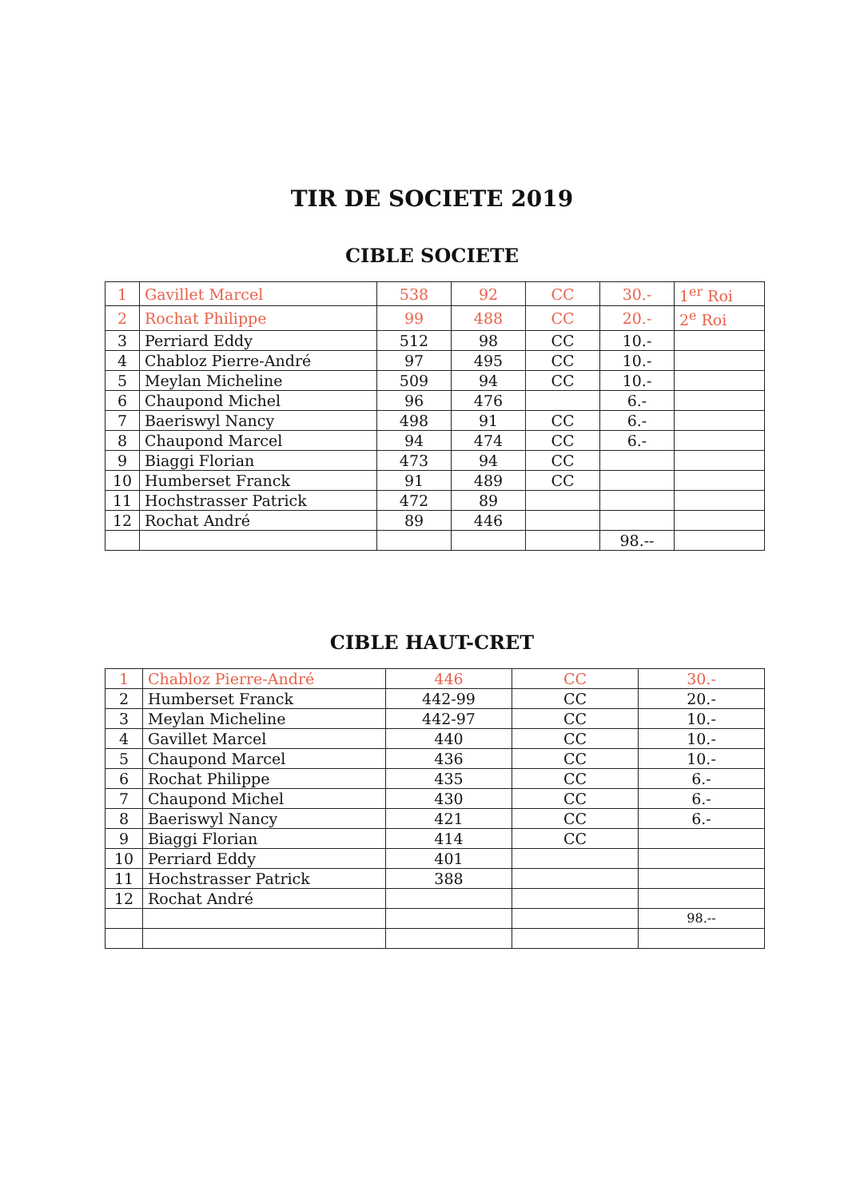TIR DE SOCIETE 2019
CIBLE SOCIETE
| 1 | Gavillet Marcel | 538 | 92 | CC | 30.- | 1<sup>er</sup> Roi |
| 2 | Rochat Philippe | 99 | 488 | CC | 20.- | 2<sup>e</sup> Roi |
| 3 | Perriard Eddy | 512 | 98 | CC | 10.- | |
| 4 | Chabloz Pierre-André | 97 | 495 | CC | 10.- | |
| 5 | Meylan Micheline | 509 | 94 | CC | 10.- | |
| 6 | Chaupond Michel | 96 | 476 | | 6.- | |
| 7 | Baeriswyl Nancy | 498 | 91 | CC | 6.- | |
| 8 | Chaupond Marcel | 94 | 474 | CC | 6.- | |
| 9 | Biaggi Florian | 473 | 94 | CC | | |
| 10 | Humberset Franck | 91 | 489 | CC | | |
| 11 | Hochstrasser Patrick | 472 | 89 | | | |
| 12 | Rochat André | 89 | 446 | | | |
| | | | | | 98.-- | |
CIBLE HAUT-CRET
| 1 | Chabloz Pierre-André | 446 | CC | 30.- |
| 2 | Humberset Franck | 442-99 | CC | 20.- |
| 3 | Meylan Micheline | 442-97 | CC | 10.- |
| 4 | Gavillet Marcel | 440 | CC | 10.- |
| 5 | Chaupond Marcel | 436 | CC | 10.- |
| 6 | Rochat Philippe | 435 | CC | 6.- |
| 7 | Chaupond Michel | 430 | CC | 6.- |
| 8 | Baeriswyl Nancy | 421 | CC | 6.- |
| 9 | Biaggi Florian | 414 | CC | |
| 10 | Perriard Eddy | 401 | | |
| 11 | Hochstrasser Patrick | 388 | | |
| 12 | Rochat André | | | |
| | | | | 98.-- |